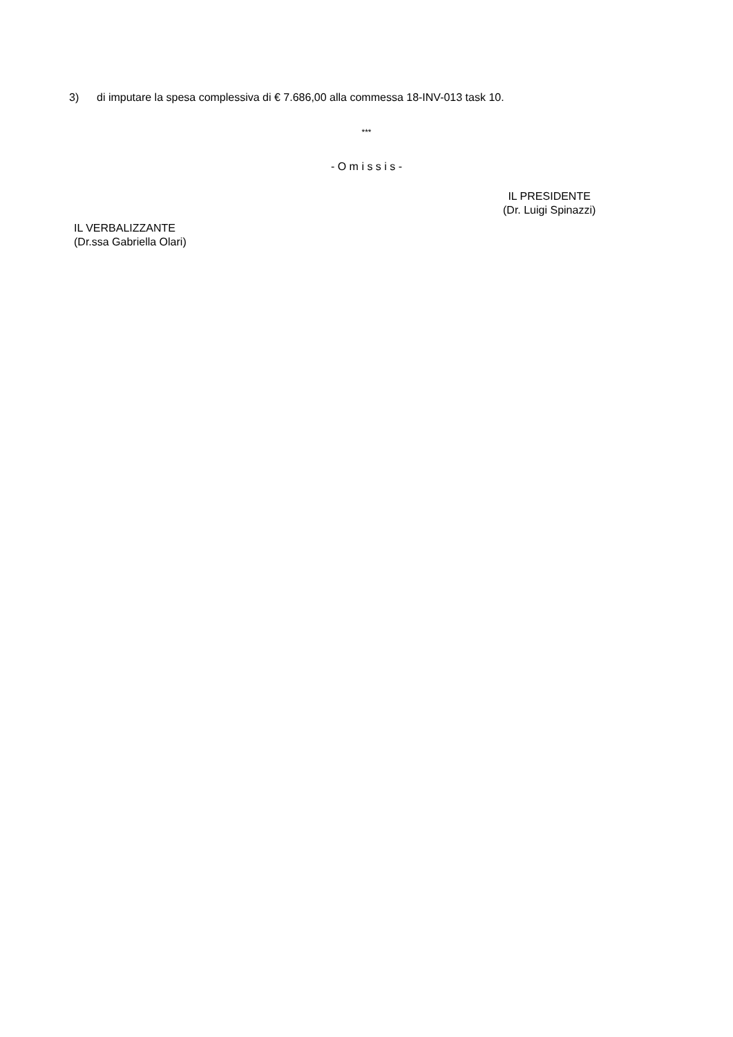3) di imputare la spesa complessiva di € 7.686,00 alla commessa 18-INV-013 task 10.
***
- O m i s s i s -
IL PRESIDENTE
(Dr. Luigi Spinazzi)
IL VERBALIZZANTE
(Dr.ssa Gabriella Olari)